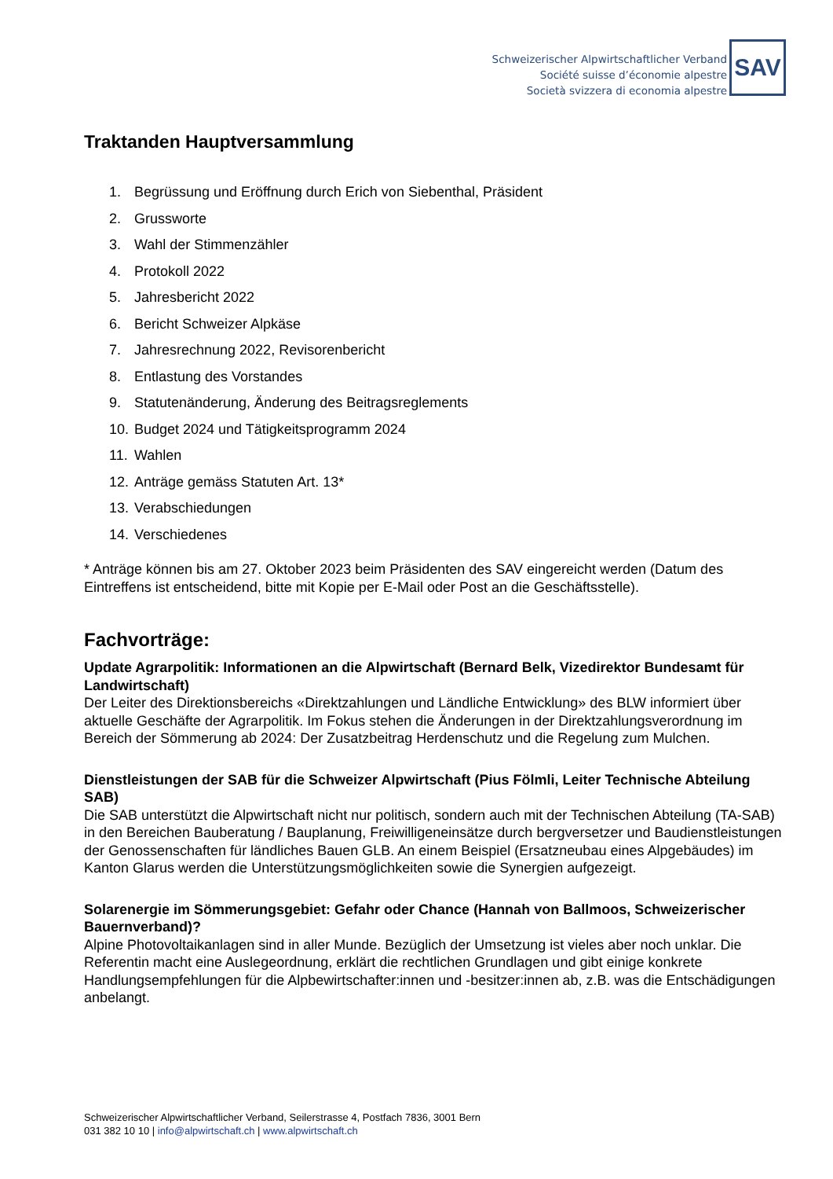Schweizerischer Alpwirtschaftlicher Verband
Société suisse d’économie alpestre
Società svizzera di economia alpestre
SAV
Traktanden Hauptversammlung
1. Begrüssung und Eröffnung durch Erich von Siebenthal, Präsident
2. Grussworte
3. Wahl der Stimmenzähler
4. Protokoll 2022
5. Jahresbericht 2022
6. Bericht Schweizer Alpkäse
7. Jahresrechnung 2022, Revisorenbericht
8. Entlastung des Vorstandes
9. Statutenänderung, Änderung des Beitragsreglements
10. Budget 2024 und Tätigkeitsprogramm 2024
11. Wahlen
12. Anträge gemäss Statuten Art. 13*
13. Verabschiedungen
14. Verschiedenes
* Anträge können bis am 27. Oktober 2023 beim Präsidenten des SAV eingereicht werden (Datum des Eintreffens ist entscheidend, bitte mit Kopie per E-Mail oder Post an die Geschäftsstelle).
Fachvorträge:
Update Agrarpolitik: Informationen an die Alpwirtschaft (Bernard Belk, Vizedirektor Bundesamt für Landwirtschaft)
Der Leiter des Direktionsbereichs «Direktzahlungen und Ländliche Entwicklung» des BLW informiert über aktuelle Geschäfte der Agrarpolitik. Im Fokus stehen die Änderungen in der Direktzahlungsverordnung im Bereich der Sömmerung ab 2024: Der Zusatzbeitrag Herdenschutz und die Regelung zum Mulchen.
Dienstleistungen der SAB für die Schweizer Alpwirtschaft (Pius Fölmli, Leiter Technische Abteilung SAB)
Die SAB unterstützt die Alpwirtschaft nicht nur politisch, sondern auch mit der Technischen Abteilung (TA-SAB) in den Bereichen Bauberatung / Bauplanung, Freiwilligeneinsätze durch bergversetzer und Baudienstleistungen der Genossenschaften für ländliches Bauen GLB. An einem Beispiel (Ersatzneubau eines Alpgebäudes) im Kanton Glarus werden die Unterstützungsmöglichkeiten sowie die Synergien aufgezeigt.
Solarenergie im Sömmerungsgebiet: Gefahr oder Chance (Hannah von Ballmoos, Schweizerischer Bauernverband)?
Alpine Photovoltaikanlagen sind in aller Munde. Bezüglich der Umsetzung ist vieles aber noch unklar. Die Referentin macht eine Auslegeordnung, erklärt die rechtlichen Grundlagen und gibt einige konkrete Handlungsempfehlungen für die Alpbewirtschafter:innen und -besitzer:innen ab, z.B. was die Entschädigungen anbelangt.
Schweizerischer Alpwirtschaftlicher Verband, Seilerstrasse 4, Postfach 7836, 3001 Bern
031 382 10 10 | info@alpwirtschaft.ch | www.alpwirtschaft.ch